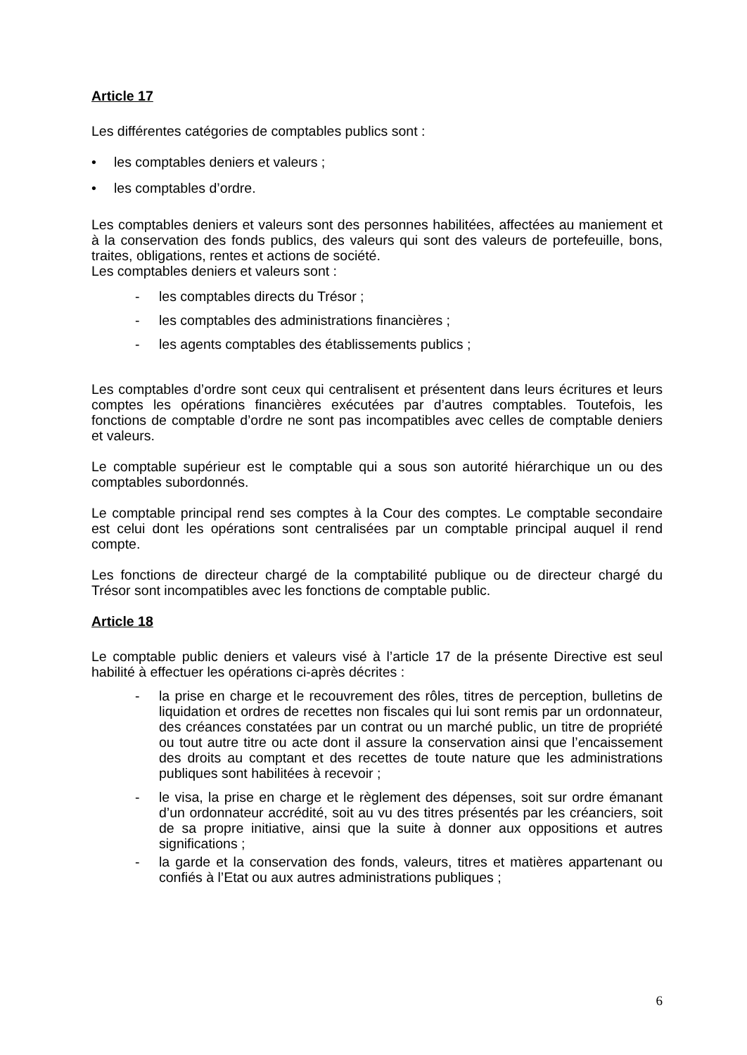Article 17
Les différentes catégories de comptables publics sont :
• les comptables deniers et valeurs ;
• les comptables d’ordre.
Les comptables deniers et valeurs sont des personnes habilitées, affectées au maniement et à la conservation des fonds publics, des valeurs qui sont des valeurs de portefeuille, bons, traites, obligations, rentes et actions de société.
Les comptables deniers et valeurs sont :
- les comptables directs du Trésor ;
- les comptables des administrations financières ;
- les agents comptables des établissements publics ;
Les comptables d’ordre sont ceux qui centralisent et présentent dans leurs écritures et leurs comptes les opérations financières exécutées par d’autres comptables. Toutefois, les fonctions de comptable d’ordre ne sont pas incompatibles avec celles de comptable deniers et valeurs.
Le comptable supérieur est le comptable qui a sous son autorité hiérarchique un ou des comptables subordonnés.
Le comptable principal rend ses comptes à la Cour des comptes. Le comptable secondaire est celui dont les opérations sont centralisées par un comptable principal auquel il rend compte.
Les fonctions de directeur chargé de la comptabilité publique ou de directeur chargé du Trésor sont incompatibles avec les fonctions de comptable public.
Article 18
Le comptable public deniers et valeurs visé à l’article 17 de la présente Directive est seul habilité à effectuer les opérations ci-après décrites :
- la prise en charge et le recouvrement des rôles, titres de perception, bulletins de liquidation et ordres de recettes non fiscales qui lui sont remis par un ordonnateur, des créances constatées par un contrat ou un marché public, un titre de propriété ou tout autre titre ou acte dont il assure la conservation ainsi que l’encaissement des droits au comptant et des recettes de toute nature que les administrations publiques sont habilitées à recevoir ;
- le visa, la prise en charge et le règlement des dépenses, soit sur ordre émanant d’un ordonnateur accrédité, soit au vu des titres présentés par les créanciers, soit de sa propre initiative, ainsi que la suite à donner aux oppositions et autres significations ;
- la garde et la conservation des fonds, valeurs, titres et matières appartenant ou confiés à l’Etat ou aux autres administrations publiques ;
6